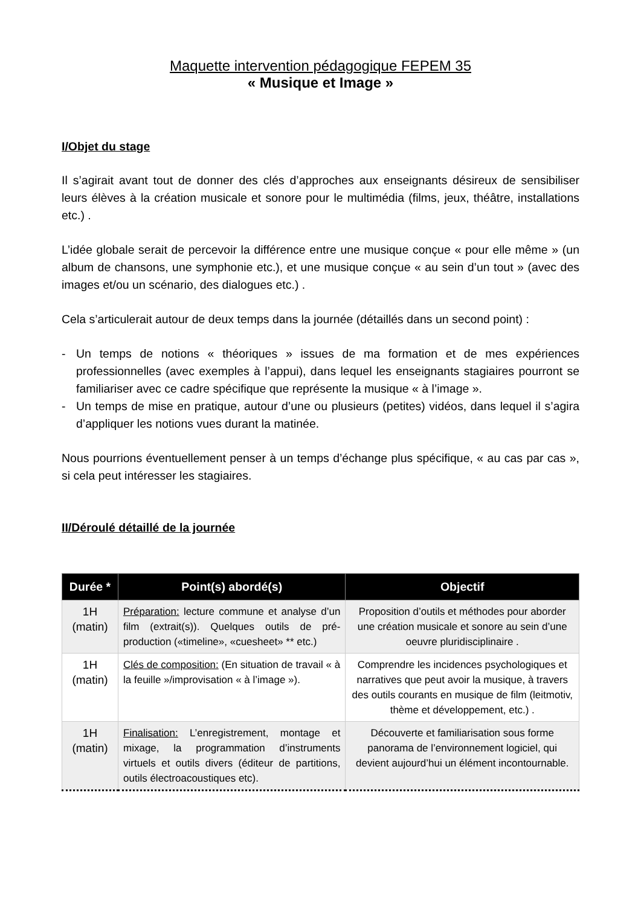Maquette intervention pédagogique FEPEM 35
« Musique et Image »
I/Objet du stage
Il s’agirait avant tout de donner des clés d’approches aux enseignants désireux de sensibiliser leurs élèves à la création musicale et sonore pour le multimédia (films, jeux, théâtre, installations etc.) .
L’idée globale serait de percevoir la différence entre une musique conçue « pour elle même » (un album de chansons, une symphonie etc.), et une musique conçue « au sein d’un tout » (avec des images et/ou un scénario, des dialogues etc.) .
Cela s’articulerait autour de deux temps dans la journée (détaillés dans un second point) :
- Un temps de notions « théoriques » issues de ma formation et de mes expériences professionnelles (avec exemples à l’appui), dans lequel les enseignants stagiaires pourront se familiariser avec ce cadre spécifique que représente la musique « à l’image ».
- Un temps de mise en pratique, autour d’une ou plusieurs (petites) vidéos, dans lequel il s’agira d’appliquer les notions vues durant la matinée.
Nous pourrions éventuellement penser à un temps d’échange plus spécifique, « au cas par cas », si cela peut intéresser les stagiaires.
II/Déroulé détaillé de la journée
| Durée * | Point(s) abordé(s) | Objectif |
| --- | --- | --- |
| 1H (matin) | Préparation: lecture commune et analyse d’un film (extrait(s)). Quelques outils de pré-production («timeline», «cuesheet» ** etc.) | Proposition d’outils et méthodes pour aborder une création musicale et sonore au sein d’une oeuvre pluridisciplinaire . |
| 1H (matin) | Clés de composition: (En situation de travail « à la feuille »/improvisation « à l’image »). | Comprendre les incidences psychologiques et narratives que peut avoir la musique, à travers des outils courants en musique de film (leitmotiv, thème et développement, etc.) . |
| 1H (matin) | Finalisation: L’enregistrement, montage et mixage, la programmation d’instruments virtuels et outils divers (éditeur de partitions, outils électroacoustiques etc). | Découverte et familiarisation sous forme panorama de l’environnement logiciel, qui devient aujourd’hui un élément incontournable. |